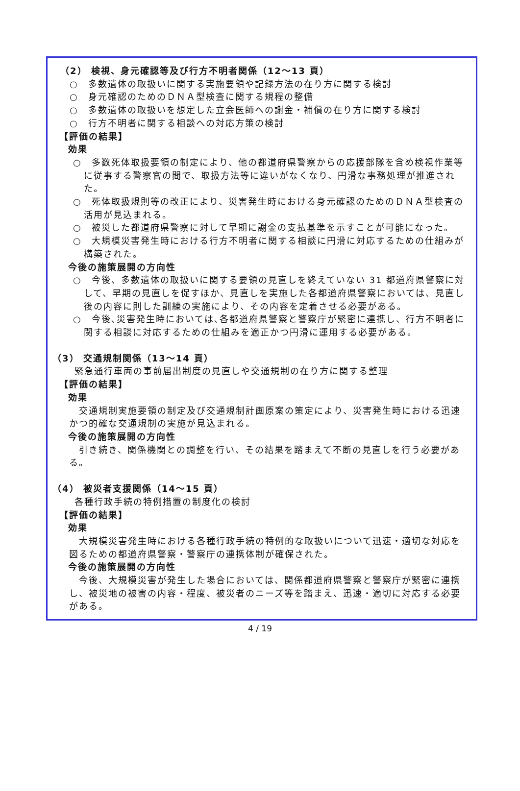（2） 検視、身元確認等及び行方不明者関係（12～13 頁）
○　多数遺体の取扱いに関する実施要領や記録方法の在り方に関する検討
○　身元確認のためのＤＮＡ型検査に関する規程の整備
○　多数遺体の取扱いを想定した立会医師への謝金・補償の在り方に関する検討
○　行方不明者に関する相談への対応方策の検討
【評価の結果】
効果
○　多数死体取扱要領の制定により、他の都道府県警察からの応援部隊を含め検視作業等に従事する警察官の間で、取扱方法等に違いがなくなり、円滑な事務処理が推進された。
○　死体取扱規則等の改正により、災害発生時における身元確認のためのＤＮＡ型検査の活用が見込まれる。
○　被災した都道府県警察に対して早期に謝金の支払基準を示すことが可能になった。
○　大規模災害発生時における行方不明者に関する相談に円滑に対応するための仕組みが構築された。
今後の施策展開の方向性
○　今後、多数遺体の取扱いに関する要領の見直しを終えていない 31 都道府県警察に対して、早期の見直しを促すほか、見直しを実施した各都道府県警察においては、見直し後の内容に則した訓練の実施により、その内容を定着させる必要がある。
○　今後､災害発生時においては､各都道府県警察と警察庁が緊密に連携し、行方不明者に関する相談に対応するための仕組みを適正かつ円滑に運用する必要がある。
（3） 交通規制関係（13～14 頁）
緊急通行車両の事前届出制度の見直しや交通規制の在り方に関する整理
【評価の結果】
効果
　交通規制実施要領の制定及び交通規制計画原案の策定により、災害発生時における迅速かつ的確な交通規制の実施が見込まれる。
今後の施策展開の方向性
　引き続き、関係機関との調整を行い、その結果を踏まえて不断の見直しを行う必要がある。
（4） 被災者支援関係（14～15 頁）
各種行政手続の特例措置の制度化の検討
【評価の結果】
効果
　大規模災害発生時における各種行政手続の特例的な取扱いについて迅速・適切な対応を図るための都道府県警察・警察庁の連携体制が確保された。
今後の施策展開の方向性
　今後、大規模災害が発生した場合においては、関係都道府県警察と警察庁が緊密に連携し、被災地の被害の内容・程度、被災者のニーズ等を踏まえ、迅速・適切に対応する必要がある。
4 / 19